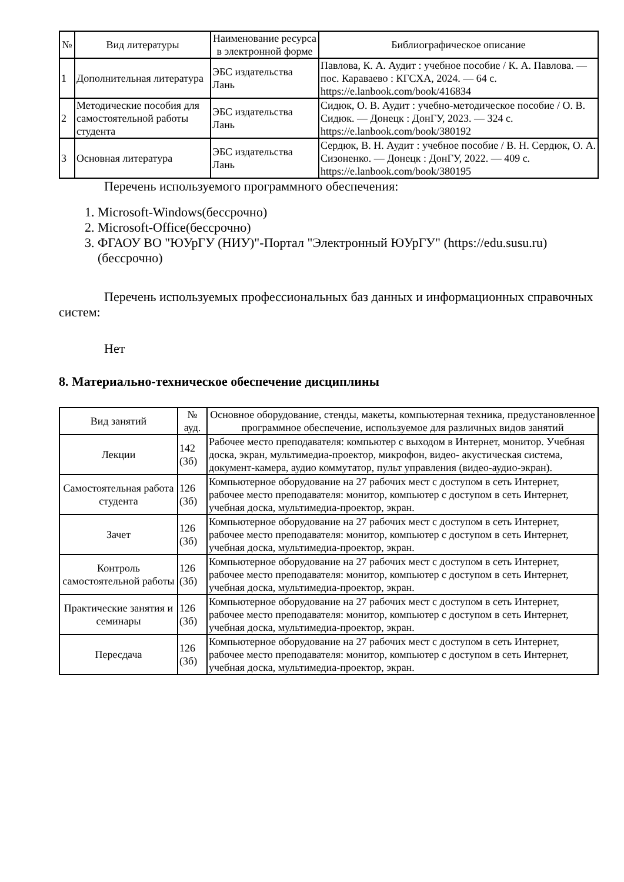| № | Вид литературы | Наименование ресурса в электронной форме | Библиографическое описание |
| --- | --- | --- | --- |
| 1 | Дополнительная литература | ЭБС издательства Лань | Павлова, К. А. Аудит : учебное пособие / К. А. Павлова. — пос. Караваево : КГСХА, 2024. — 64 с. https://e.lanbook.com/book/416834 |
| 2 | Методические пособия для самостоятельной работы студента | ЭБС издательства Лань | Сидюк, О. В. Аудит : учебно-методическое пособие / О. В. Сидюк. — Донецк : ДонГУ, 2023. — 324 с. https://e.lanbook.com/book/380192 |
| 3 | Основная литература | ЭБС издательства Лань | Сердюк, В. Н. Аудит : учебное пособие / В. Н. Сердюк, О. А. Сизоненко. — Донецк : ДонГУ, 2022. — 409 с. https://e.lanbook.com/book/380195 |
Перечень используемого программного обеспечения:
1. Microsoft-Windows(бессрочно)
2. Microsoft-Office(бессрочно)
3. ФГАОУ ВО "ЮУрГУ (НИУ)"-Портал "Электронный ЮУрГУ" (https://edu.susu.ru)(бессрочно)
Перечень используемых профессиональных баз данных и информационных справочных систем:
Нет
8. Материально-техническое обеспечение дисциплины
| Вид занятий | № ауд. | Основное оборудование, стенды, макеты, компьютерная техника, предустановленное программное обеспечение, используемое для различных видов занятий |
| --- | --- | --- |
| Лекции | 142 (3б) | Рабочее место преподавателя: компьютер с выходом в Интернет, монитор. Учебная доска, экран, мультимедиа-проектор, микрофон, видео- акустическая система, документ-камера, аудио коммутатор, пульт управления (видео-аудио-экран). |
| Самостоятельная работа студента | 126 (3б) | Компьютерное оборудование на 27 рабочих мест с доступом в сеть Интернет, рабочее место преподавателя: монитор, компьютер с доступом в сеть Интернет, учебная доска, мультимедиа-проектор, экран. |
| Зачет | 126 (3б) | Компьютерное оборудование на 27 рабочих мест с доступом в сеть Интернет, рабочее место преподавателя: монитор, компьютер с доступом в сеть Интернет, учебная доска, мультимедиа-проектор, экран. |
| Контроль самостоятельной работы | 126 (3б) | Компьютерное оборудование на 27 рабочих мест с доступом в сеть Интернет, рабочее место преподавателя: монитор, компьютер с доступом в сеть Интернет, учебная доска, мультимедиа-проектор, экран. |
| Практические занятия и семинары | 126 (3б) | Компьютерное оборудование на 27 рабочих мест с доступом в сеть Интернет, рабочее место преподавателя: монитор, компьютер с доступом в сеть Интернет, учебная доска, мультимедиа-проектор, экран. |
| Пересдача | 126 (3б) | Компьютерное оборудование на 27 рабочих мест с доступом в сеть Интернет, рабочее место преподавателя: монитор, компьютер с доступом в сеть Интернет, учебная доска, мультимедиа-проектор, экран. |